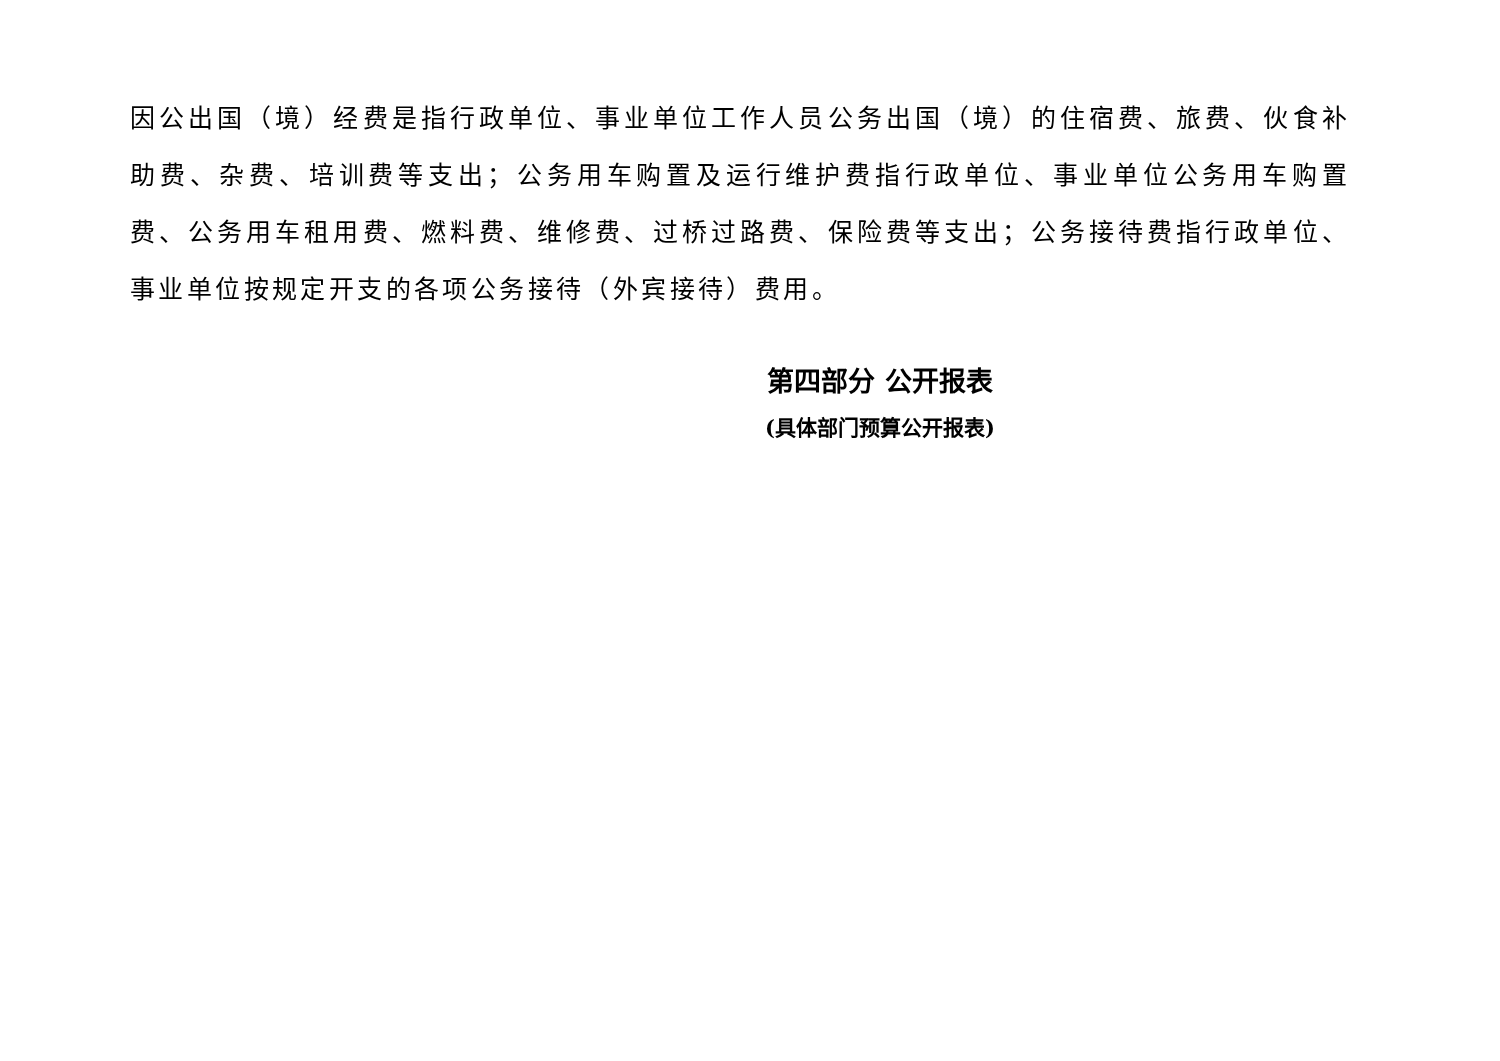因公出国（境）经费是指行政单位、事业单位工作人员公务出国（境）的住宿费、旅费、伙食补助费、杂费、培训费等支出；公务用车购置及运行维护费指行政单位、事业单位公务用车购置费、公务用车租用费、燃料费、维修费、过桥过路费、保险费等支出；公务接待费指行政单位、事业单位按规定开支的各项公务接待（外宾接待）费用。
第四部分 公开报表
(具体部门预算公开报表)